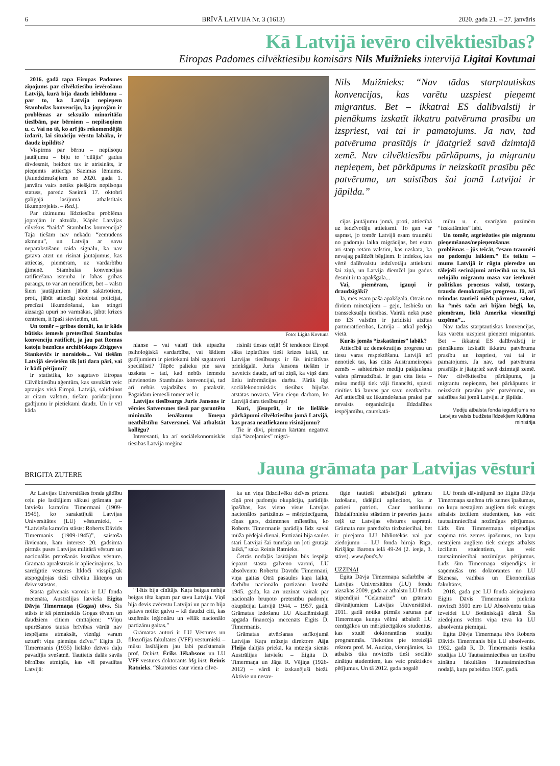6 BRĪVĀ LATVIJA Nr. 3 (1613) 2020. gada 21. – 27. janvāris
Kā Latvijā ievēro cilvēktiesības?
Eiropas Padomes cilvēktiesību komisārs Nils Muižnieks intervijā Ligitai Kovtunai
2016. gadā tapa Eiropas Padomes ziņojums par cilvēktiesību ievērošanu Latvijā, kurā bija daudz iebildumu – par to, ka Latvija nepieņem Stambulas konvenciju, ka joprojām ir problēmas ar seksuālo minoritāšu tiesībām, par bērniem – nepilsoņiem u. c. Vai no tā, ko arī jūs rekomendējāt izdarīt, lai situāciju vērstu labāku, ir daudz izpildīts?
Vispirms par bērnu – nepilsoņu jautājumu – biju to “cilājis” gadus divdesmit, beidzot tas ir atrisināts, ir pieņemts attiecīgs Saeimas lēmums. (Jaundzimušajiem no 2020. gada 1. janvāra vairs netiks piešķirts nepilsoņa statuss, paredz Saeimā 17. oktobrī galīgajā lasījumā atbalstītais likumprojekts. – Red.).
Par dzimumu līdztiesību problēma joprojām ir aktuāla. Kāpēc Latvijas cilvēkus “baida” Stambulas konvencija? Tajā tiešām nav nekādu “zemūdens akmeņu”, un Latvija ar savu neparakstīšanu raida signālu, ka nav gatava atzīt un risināt jautājumus, kas attiecas, piemēram, uz vardarbību ģimenē. Stambulas konvencijas ratificēšana īstenībā ir labas gribas paraugs, to var arī neratificēt, bet – valstī šiem jautājumiem jābūt sakārtotiem, proti, jābūt attiecīgi skolotai policijai, precīzai likumdošanai, kas stingri aizsargā upuri no varmākas, jābūt krizes centriem, it īpaši sievietēm, utt.
Un tomēr – gribas domāt, ka ir kāds būtisks iemesls pretestībai Stambulas konvenciju ratificēt, ja jau pat Romas katoļu baznīcas archibīskaps Zbigņevs Stankevičs ir noraidošs... Vai tiešām Latvijā sievietēm tik ļoti dara pāri, vai ir kādi pētījumi?
Ir statistika, ko sagatavo Eiropas Cilvēktiesību aģentūra, kas savukārt veic aptaujas visā Eiropā. Latvijā, salīdzinot ar citām valstīm, tiešām pāridarījumu gadījumu ir pietiekami daudz. Un ir vēl kāda
Foto: Ligita Kovtuna
nianse – vai valstī tiek atpazīta psiholoģiskā vardarbība, vai šādiem gadījumiem ir pietiekami labi sagatavoti speciālisti? Tāpēc palieku pie sava uzskata – tad, kad nebūs iemeslu pievienoties Stambulas konvencijai, tad arī nebūs vajadzības to parakstīt. Pagaidām iemesli tomēr vēl ir.
Latvijas tiesībsargs Juris Jansons ir vērsies Satversmes tiesā par garantēto minimālo ienākumu līmeņa neatbilstību Satversmei. Vai atbalstāt kollēgu?
Interesanti, ka arī sociālekonomiskās tiesības Latvijā mēģina
risināt tiesas ceļā! Šī tendence Eiropā sāka izplatīties tieši krizes laikā, un Latvijas tiesībsargs ir šīs iniciātīvas priekšgalā. Juris Jansons tiešām ir paveicis daudz, arī tai ziņā, ka viņš dara lielu informācijas darbu. Pārāk ilgi sociālekonomiskās tiesības bijušas atstātas novārtā. Visu cieņu darbam, ko Latvijā dara tiesībsargs!
Kuri, jūsuprāt, ir tie lielākie pārkāpumi cilvēktiesību jomā Latvijā, kas prasa neatliekamu risinājumu?
Tie ir divi, pirmām kārtām negatīvā ziņā “izceļamies” migrā-
Nils Muižnieks: “Nav tādas starptautiskas konvencijas, kas varētu uzspiest pieņemt migrantus. Bet – ikkatrai ES dalībvalstij ir pienākums izskatīt ikkatru patvēruma prasību un izspriest, vai tai ir pamatojums. Ja nav, tad patvēruma prasītājs ir jāatgriež savā dzimtajā zemē. Nav cilvēktiesību pārkāpums, ja migrantu nepieņem, bet pārkāpums ir neizskatīt prasību pēc patvēruma, un saistības šai jomā Latvijai ir jāpilda.”
cijas jautājumu jomā, proti, attiecībā uz iedzīvotāju attieksmi. To gan var saprast, jo tomēr Latvijā esam traumēti no padomju laika migrācijas, bet esam arī starp retām valstīm, kas uzskata, ka nevajag palīdzēt bēgļiem. Ir indekss, kas vērtē dalībvalstu iedzīvotāju attieksmi šai ziņā, un Latvija diemžēl jau gadus desmit ir tā apakšgalā...
Vai, piemēram, igauņi ir draudzīgāki?
Jā, mēs esam pašā apakšgalā. Otrais no diviem minētajiem – geju, lesbiešu un transseksuāļu tiesības. Vairāk nekā pusē no ES valstīm ir juridiski atzītas partnerattiecības, Latvija – atkal pēdējā vietā.
Kurās jomās “izskatāmies” labāk?
Attiecībā uz demokratijas progresu un tiesu varas respektēšanu. Latvijā arī nenotiek tas, kas citās Austrumeiropas zemēs – sabiedrisko mediju pakļaušana valsts pārraudzībai. Ir gan cita lieta – mūsu mediji tiek vāji financēti, spiesti cīnīties kā lauvas par savu neatkarību. Arī attiecībā uz likumdošanas praksi par nevalsts organizāciju līdzdalības iespējamību, caurskatā-
mību u. c. svarīgām pazīmēm “izskatāmies” labi.
Un tomēr, atgriežoties pie migrantu pieņemšanas/nepieņemšanas problēmas – jūs teicāt, “esam traumēti no padomju laikiem.” Es teiktu – mums Latvijā ir rūgta pieredze un tālejoši secinājumi attiecībā uz to, kā nelojālu migrantu masa var ietekmēt politiskos procesus valstī, tostarp, trauslo demokratijas progresu. Jā, arī trimdas tautieši mēdz pārmest, sakot, ka “mēs taču arī bijām bēgļi, ko, piemēram, lielā Amerika viesmīlīgi uzņēma”...
Nav tādas starptautiskas konvencijas, kas varētu uzspiest pieņemt migrantus. Bet – ikkatrai ES dalībvalstij ir pienākums izskatīt ikkatru patvēruma prasību un izspriest, vai tai ir pamatojums. Ja nav, tad patvēruma prasītājs ir jāatgriež savā dzimtajā zemē. Nav cilvēktiesību pārkāpums, ja migrantu nepieņem, bet pārkāpums ir neizskatīt prasību pēc patvēruma, un saistības šai jomā Latvijai ir jāpilda.
Mediju atbalsta fonda ieguldījums no Latvijas valsts budžeta līdzekļiem Kultūras ministrija
BRIGITA ZUTERE
Jauna grāmata par Latvijas vēsturi
Ar Latvijas Universitātes fonda gādību ceļu pie lasītājiem sākusi grāmata par latviešu karavīru Timermani (1909-1945), ko sarakstījuši Latvijas Universitātes (LU) vēsturnieki, – “Latviešu karavīra stāsts: Roberts Dāvids Timermanis (1909-1945)”, saistoša ikvienam, kam interesē 20. gadsimta pirmās puses Latvijas militārā vēsture un nacionālās pretošanās kustības vēsture. Grāmatā aprakstītais ir apliecinājums, ka sarežģītie vēstures līkloči visspilgtāk atspoguļojas tieši cilvēku likteņos un dzīvesstāstos.
Stāsta galvenais varonis ir LU fonda mecenāta, Austrālijas latvieša Eigita Dāvja Timermaņa (Gogas) tēvs. Šis stāsts ir kā piemineklis Gogas tēvam un daudziem citiem cīnītājiem: “Viņu upurēšanos tautas brīvības vārdā nav iespējams atmaksāt, vienīgi varam uzturēt viņu piemiņu dzīvu.” Eigits D. Timermanis (1935) lielāko dzīves daļu pavadījis svešatnē. Tautietis dalās savās bērnības atmiņās, kas vēl pavadītas Latvijā:
“Tētis bija cīnītājs. Kaŗa beigas nebija beigas tēta kaŗam par savu Latviju. Viņš bija devis zvērestu Latvijai un par to bija gatavs nolikt galvu – kā daudzi citi, kas uzņēmās leģionāru un vēlāk nacionālo partizānu gaitas.”
Grāmatas autori ir LU Vēstures un filozofijas fakultātes (VFF) vēsturnieki – mūsu lasītājiem jau labi pazīstamais prof. Dr.hist. Ēriks Jēkabsons un LU VFF vēstures doktorants Mg.hist. Reinis Ratnieks. “Skatoties caur viena cilvē-
ka un viņa līdzcilvēku dzīves prizmu cīņā pret padomju okupāciju, parādījās īpašības, kas vieno visus Latvijas nacionālos partizānus – mērķtiecīgums, cīņas gars, dzimtenes mīlestība, ko Roberts Timermanis parādīja līdz savai mūža pēdējai dienai. Partizāni bija saules stari Latvijai šai tumšajā un ļoti grūtajā laikā,” saka Reinis Ratnieks.
Četrās nodaļās lasītājam būs iespēja iepazīt stāsta galveno varoni, LU absolventu Robertu Dāvīdu Timermani, viņa gaitas Otrā pasaules kaŗa laikā, darbību nacionālo partizānu kustībā 1945. gadā, kā arī uzzināt vairāk par nacionālo bruņoto pretestību padomju okupācijai Latvijā 1944. – 1957. gadā. Grāmatas izdošanu LU Akadēmiskajā apgādā financēja mecenāts Eigits D. Timermanis.
Grāmatas atvēršanas sarīkojumā Latvijas Kaŗa mūzeja direktore Aija Fleija dalījās priekā, ka mūzeja sienās Austrālijas latviešu – Eigita D. Timermaņa un Jāņa R. Vējiņa (1926-2012) – vārdi ir izskanējuši bieži. Aktīvie un nesav-
tīgie tautieši atbalstījuši grāmatu izdošanu, tādējādi apliecinot, ka ir patiesi patrioti. Caur notikumu līdzdalībnieku stāstiem ir paveries jauns ceļš uz Latvijas vēstures sapratni. Grāmata nav paredzēta tirdzniecībai, bet ir pieejama LU bibliotēkās vai par ziedojumu – LU fonda birojā Rīgā, Krišjāņa Barona ielā 49-24 (2. ieeja, 3. stāvs). www.fonds.lv
UZZIŅAI
Egita Dāvja Timermaņa sadarbība ar Latvijas Universitātes (LU) fondu aizsākās 2009. gadā ar atbalstu LU fonda stipendijai “Ceļamaize” un grāmatu dāvinājumiem Latvijas Universitātei. 2011. gadā notika pirmās sarunas par Timermaņa kunga vēlmi atbalstīt LU centīgākos un mērķtiecīgākos studentus, kas studē doktorantūras studiju programmās. Tiekoties pie toreizējā rektora prof. M. Auziņa, vienojāmies, ka atbalsts tiks novirzīts tieši sociālo zinātņu studentiem, kas veic praktiskos pētījumus. Un tā 2012. gada nogalē
LU fonds dāvinājumā no Eigita Dāvja Timermaņa saņēma trīs zemes īpašumus, no kuŗu nestajiem augļiem tiek sniegts atbalsts izciliem studentiem, kas veic tautsaimniecībai nozīmīgus pētījumus. Līdz šim Timmermaņa stipendijas saņēma trīs zemes īpašumus, no kuŗu nestajiem augļiem tiek sniegts atbalsts izciliem studentiem, kas veic tautsaimniecībai nozīmīgus pētījumus. Līdz šim Timermaņa stipendijas ir saņēmušas trīs doktorantes no LU Biznesa, vadības un Ekonomikas fakultātes.
2018. gadā pēc LU fonda aicinājuma Eigits Dāvis Timermanis piekrita novirzīt 3500 eiro LU Absolventu takas izveidei LU Botāniskajā dārzā. Šis ziedojums veltīts viņa tēva kā LU absolventa piemiņai.
Egita Dāvja Timermaņa tēvs Roberts Dāvids Timermanis bija LU absolvents. 1932. gadā R. D. Timermanis iesāka studijas LU Tautsaimniecības un tiesību zinātņu fakultātes Tautsaimniecības nodaļā, kuŗu pabeidza 1937. gadā.